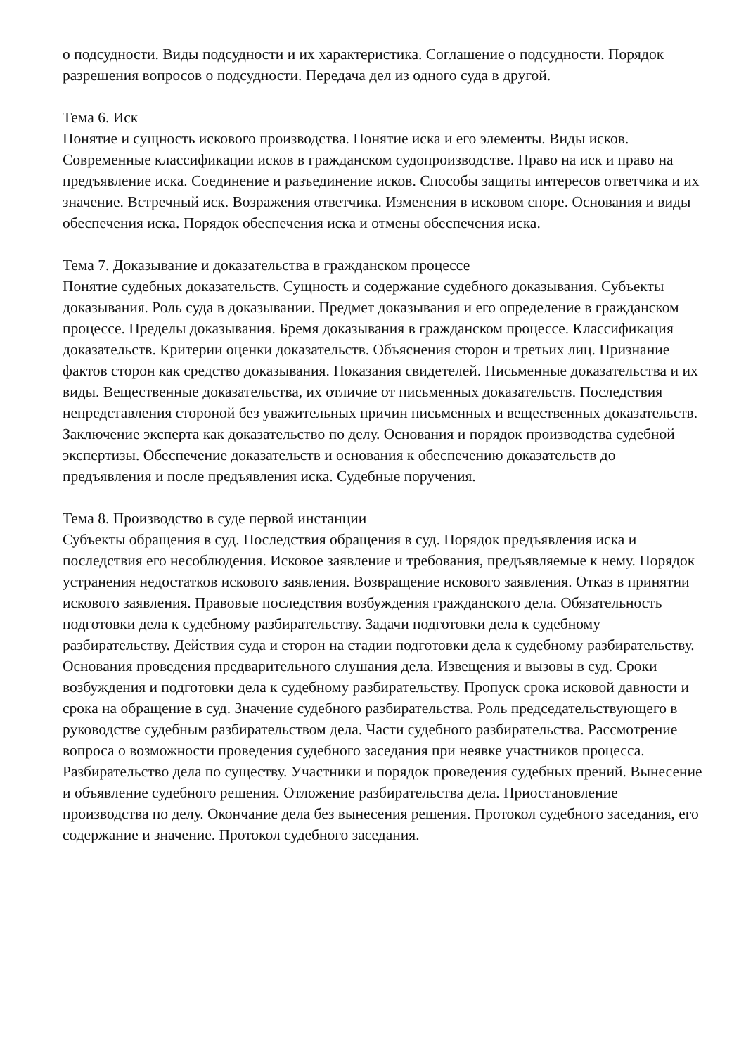о подсудности. Виды подсудности и их характеристика. Соглашение о подсудности. Порядок разрешения вопросов о подсудности. Передача дел из одного суда в другой.
Тема 6. Иск
Понятие и сущность искового производства. Понятие иска и его элементы. Виды исков. Современные классификации исков в гражданском судопроизводстве. Право на иск и право на предъявление иска. Соединение и разъединение исков. Способы защиты интересов ответчика и их значение. Встречный иск. Возражения ответчика. Изменения в исковом споре. Основания и виды обеспечения иска. Порядок обеспечения иска и отмены обеспечения иска.
Тема 7. Доказывание и доказательства в гражданском процессе
Понятие судебных доказательств. Сущность и содержание судебного доказывания. Субъекты доказывания. Роль суда в доказывании. Предмет доказывания и его определение в гражданском процессе. Пределы доказывания. Бремя доказывания в гражданском процессе. Классификация доказательств. Критерии оценки доказательств. Объяснения сторон и третьих лиц. Признание фактов сторон как средство доказывания. Показания свидетелей. Письменные доказательства и их виды. Вещественные доказательства, их отличие от письменных доказательств. Последствия непредставления стороной без уважительных причин письменных и вещественных доказательств. Заключение эксперта как доказательство по делу. Основания и порядок производства судебной экспертизы. Обеспечение доказательств и основания к обеспечению доказательств до предъявления и после предъявления иска. Судебные поручения.
Тема 8. Производство в суде первой инстанции
Субъекты обращения в суд. Последствия обращения в суд. Порядок предъявления иска и последствия его несоблюдения. Исковое заявление и требования, предъявляемые к нему. Порядок устранения недостатков искового заявления. Возвращение искового заявления. Отказ в принятии искового заявления. Правовые последствия возбуждения гражданского дела. Обязательность подготовки дела к судебному разбирательству. Задачи подготовки дела к судебному разбирательству. Действия суда и сторон на стадии подготовки дела к судебному разбирательству. Основания проведения предварительного слушания дела. Извещения и вызовы в суд. Сроки возбуждения и подготовки дела к судебному разбирательству. Пропуск срока исковой давности и срока на обращение в суд. Значение судебного разбирательства. Роль председательствующего в руководстве судебным разбирательством дела. Части судебного разбирательства. Рассмотрение вопроса о возможности проведения судебного заседания при неявке участников процесса. Разбирательство дела по существу. Участники и порядок проведения судебных прений. Вынесение и объявление судебного решения. Отложение разбирательства дела. Приостановление производства по делу. Окончание дела без вынесения решения. Протокол судебного заседания, его содержание и значение. Протокол судебного заседания.